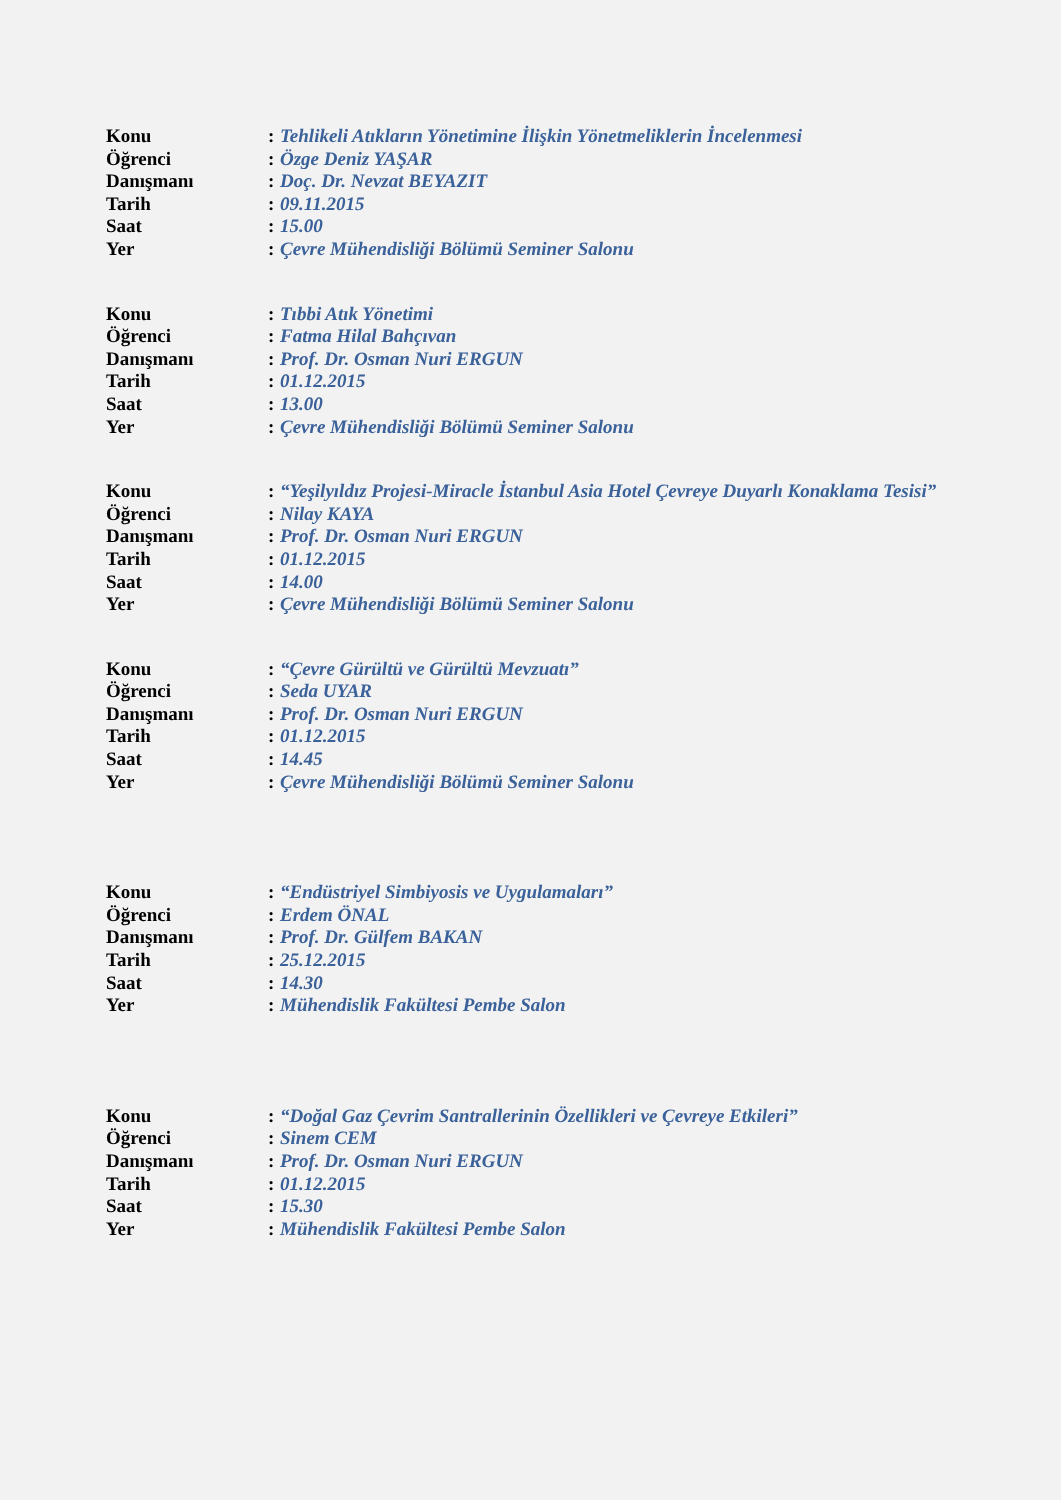| Konu | : | Tehlikeli Atıkların Yönetimine İlişkin Yönetmeliklerin İncelenmesi |
| Öğrenci | : | Özge Deniz YAŞAR |
| Danışmanı | : | Doç. Dr. Nevzat BEYAZIT |
| Tarih | : | 09.11.2015 |
| Saat | : | 15.00 |
| Yer | : | Çevre Mühendisliği Bölümü Seminer Salonu |
| Konu | : | Tıbbi Atık Yönetimi |
| Öğrenci | : | Fatma Hilal Bahçıvan |
| Danışmanı | : | Prof. Dr. Osman Nuri ERGUN |
| Tarih | : | 01.12.2015 |
| Saat | : | 13.00 |
| Yer | : | Çevre Mühendisliği Bölümü Seminer Salonu |
| Konu | : | “Yeşilyıldız Projesi-Miracle İstanbul Asia Hotel Çevreye Duyarlı Konaklama Tesisi” |
| Öğrenci | : | Nilay KAYA |
| Danışmanı | : | Prof. Dr. Osman Nuri ERGUN |
| Tarih | : | 01.12.2015 |
| Saat | : | 14.00 |
| Yer | : | Çevre Mühendisliği Bölümü Seminer Salonu |
| Konu | : | “Çevre Gürültü ve Gürültü Mevzuatı” |
| Öğrenci | : | Seda UYAR |
| Danışmanı | : | Prof. Dr. Osman Nuri ERGUN |
| Tarih | : | 01.12.2015 |
| Saat | : | 14.45 |
| Yer | : | Çevre Mühendisliği Bölümü Seminer Salonu |
| Konu | : | “Endüstriyel Simbiyosis ve Uygulamaları” |
| Öğrenci | : | Erdem ÖNAL |
| Danışmanı | : | Prof. Dr. Gülfem BAKAN |
| Tarih | : | 25.12.2015 |
| Saat | : | 14.30 |
| Yer | : | Mühendislik Fakültesi Pembe Salon |
| Konu | : | “Doğal Gaz Çevrim Santrallerinin Özellikleri ve Çevreye Etkileri” |
| Öğrenci | : | Sinem CEM |
| Danışmanı | : | Prof. Dr. Osman Nuri ERGUN |
| Tarih | : | 01.12.2015 |
| Saat | : | 15.30 |
| Yer | : | Mühendislik Fakültesi Pembe Salon |